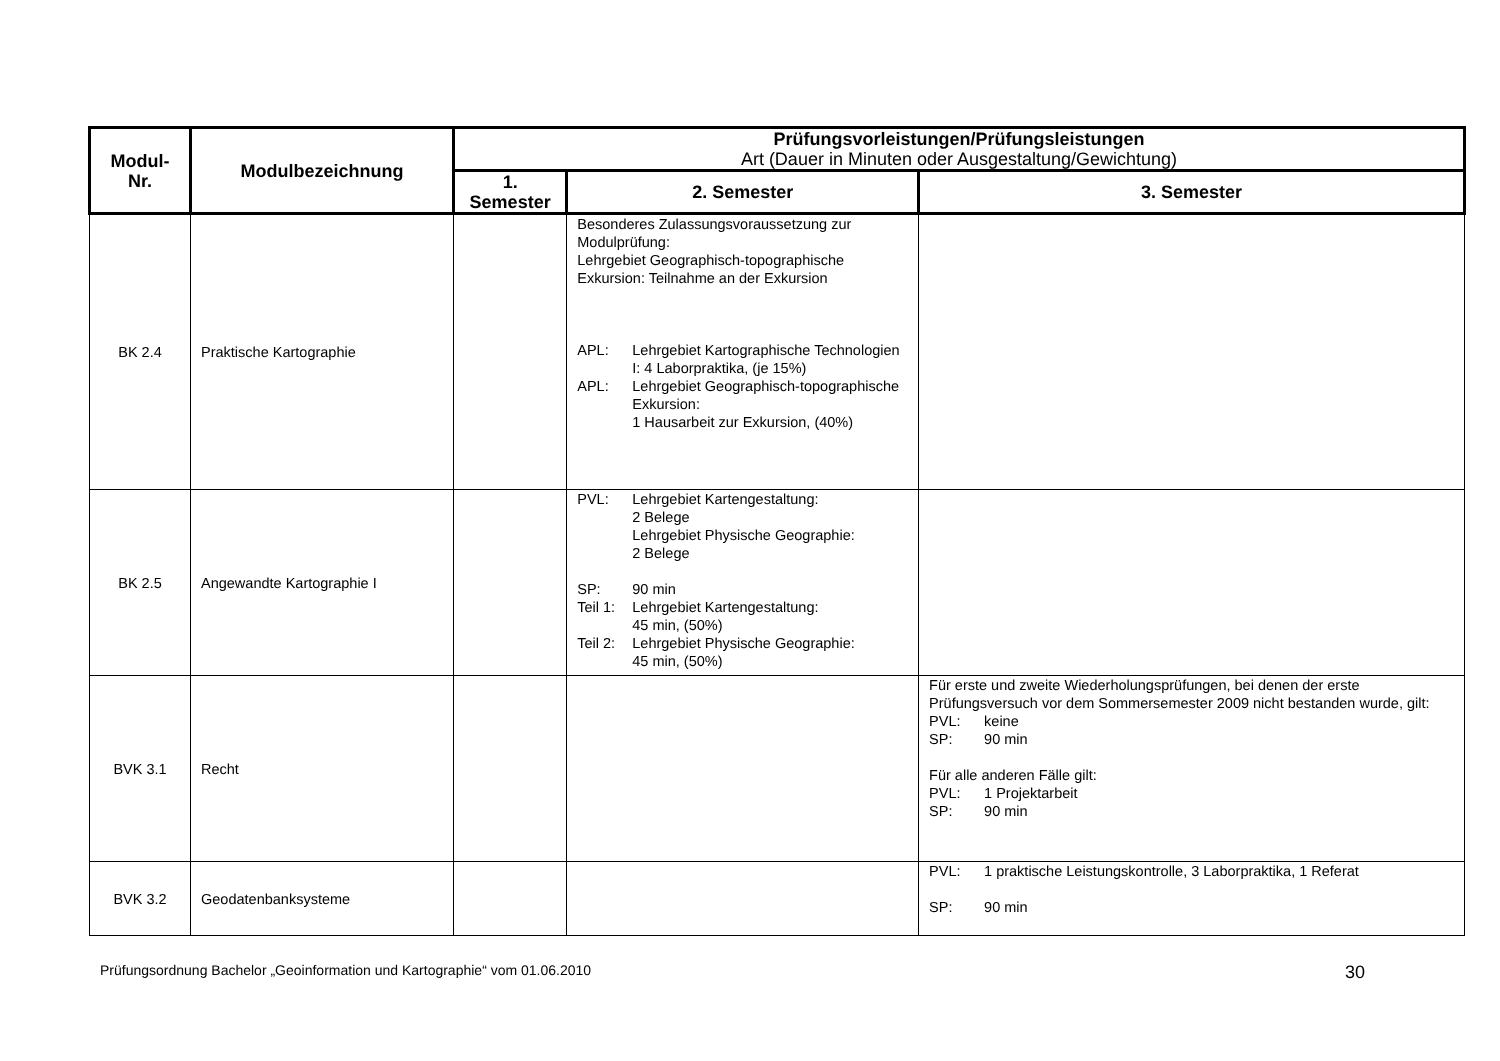| Modul- Nr. | Modulbezeichnung | Prüfungsvorleistungen/Prüfungsleistungen Art (Dauer in Minuten oder Ausgestaltung/Gewichtung) | | |
| --- | --- | --- | --- | --- |
| | | 1. Semester | 2. Semester | 3. Semester |
| BK 2.4 | Praktische Kartographie | | Besonderes Zulassungsvoraussetzung zur Modulprüfung: Lehrgebiet Geographisch-topographische Exkursion: Teilnahme an der Exkursion APL: Lehrgebiet Kartographische Technologien I: 4 Laborpraktika, (je 15%) APL: Lehrgebiet Geographisch-topographische Exkursion: 1 Hausarbeit zur Exkursion, (40%) | |
| BK 2.5 | Angewandte Kartographie I | | PVL: Lehrgebiet Kartengestaltung: 2 Belege Lehrgebiet Physische Geographie: 2 Belege SP: 90 min Teil 1: Lehrgebiet Kartengestaltung: 45 min, (50%) Teil 2: Lehrgebiet Physische Geographie: 45 min, (50%) | |
| BVK 3.1 | Recht | | | Für erste und zweite Wiederholungsprüfungen, bei denen der erste Prüfungsversuch vor dem Sommersemester 2009 nicht bestanden wurde, gilt: PVL: keine SP: 90 min Für alle anderen Fälle gilt: PVL: 1 Projektarbeit SP: 90 min |
| BVK 3.2 | Geodatenbanksysteme | | | PVL: 1 praktische Leistungskontrolle, 3 Laborpraktika, 1 Referat SP: 90 min |
Prüfungsordnung Bachelor „Geoinformation und Kartographie“ vom 01.06.2010 30